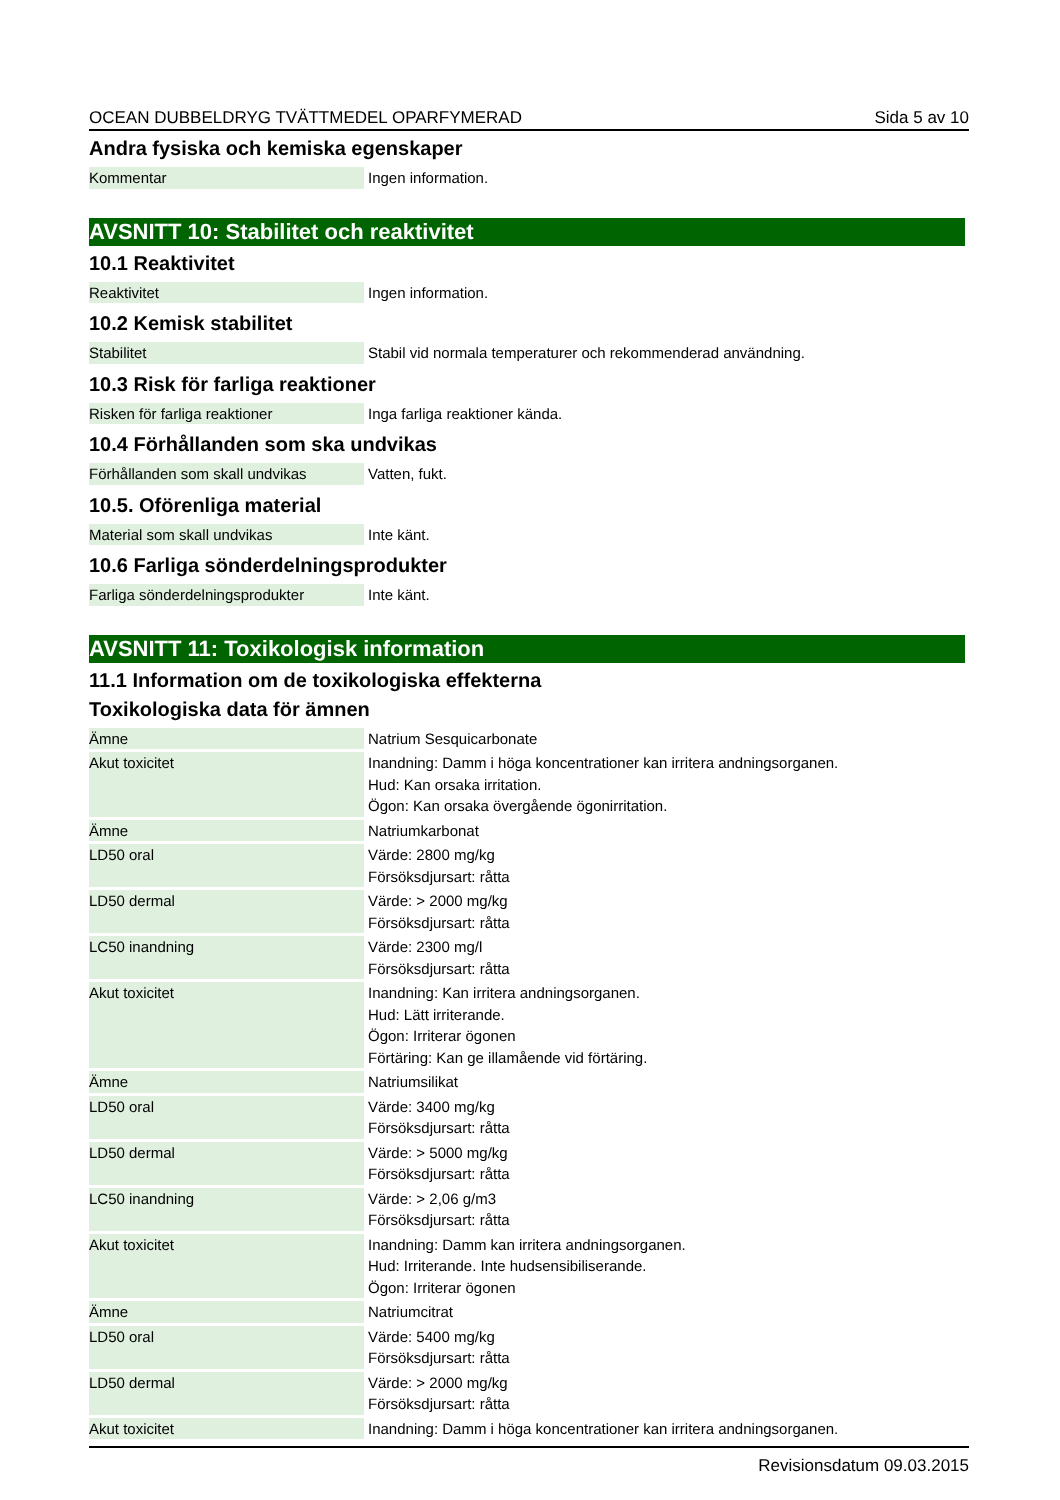OCEAN DUBBELDRYG TVÄTTMEDEL OPARFYMERAD Sida 5 av 10
Andra fysiska och kemiska egenskaper
| Kommentar | Ingen information. |
AVSNITT 10: Stabilitet och reaktivitet
10.1 Reaktivitet
| Reaktivitet | Ingen information. |
10.2 Kemisk stabilitet
| Stabilitet | Stabil vid normala temperaturer och rekommenderad användning. |
10.3 Risk för farliga reaktioner
| Risken för farliga reaktioner | Inga farliga reaktioner kända. |
10.4 Förhållanden som ska undvikas
| Förhållanden som skall undvikas | Vatten, fukt. |
10.5. Oförenliga material
| Material som skall undvikas | Inte känt. |
10.6 Farliga sönderdelningsprodukter
| Farliga sönderdelningsprodukter | Inte känt. |
AVSNITT 11: Toxikologisk information
11.1 Information om de toxikologiska effekterna
Toxikologiska data för ämnen
| Ämne | Natrium Sesquicarbonate |
| Akut toxicitet | Inandning: Damm i höga koncentrationer kan irritera andningsorganen. Hud: Kan orsaka irritation. Ögon: Kan orsaka övergående ögonirritation. |
| Ämne | Natriumkarbonat |
| LD50 oral | Värde: 2800 mg/kg Försöksdjursart: råtta |
| LD50 dermal | Värde: > 2000 mg/kg Försöksdjursart: råtta |
| LC50 inandning | Värde: 2300 mg/l Försöksdjursart: råtta |
| Akut toxicitet | Inandning: Kan irritera andningsorganen. Hud: Lätt irriterande. Ögon: Irriterar ögonen Förtäring: Kan ge illamående vid förtäring. |
| Ämne | Natriumsilikat |
| LD50 oral | Värde: 3400 mg/kg Försöksdjursart: råtta |
| LD50 dermal | Värde: > 5000 mg/kg Försöksdjursart: råtta |
| LC50 inandning | Värde: > 2,06 g/m3 Försöksdjursart: råtta |
| Akut toxicitet | Inandning: Damm kan irritera andningsorganen. Hud: Irriterande. Inte hudsensibiliserande. Ögon: Irriterar ögonen |
| Ämne | Natriumcitrat |
| LD50 oral | Värde: 5400 mg/kg Försöksdjursart: råtta |
| LD50 dermal | Värde: > 2000 mg/kg Försöksdjursart: råtta |
| Akut toxicitet | Inandning: Damm i höga koncentrationer kan irritera andningsorganen. |
Revisionsdatum 09.03.2015